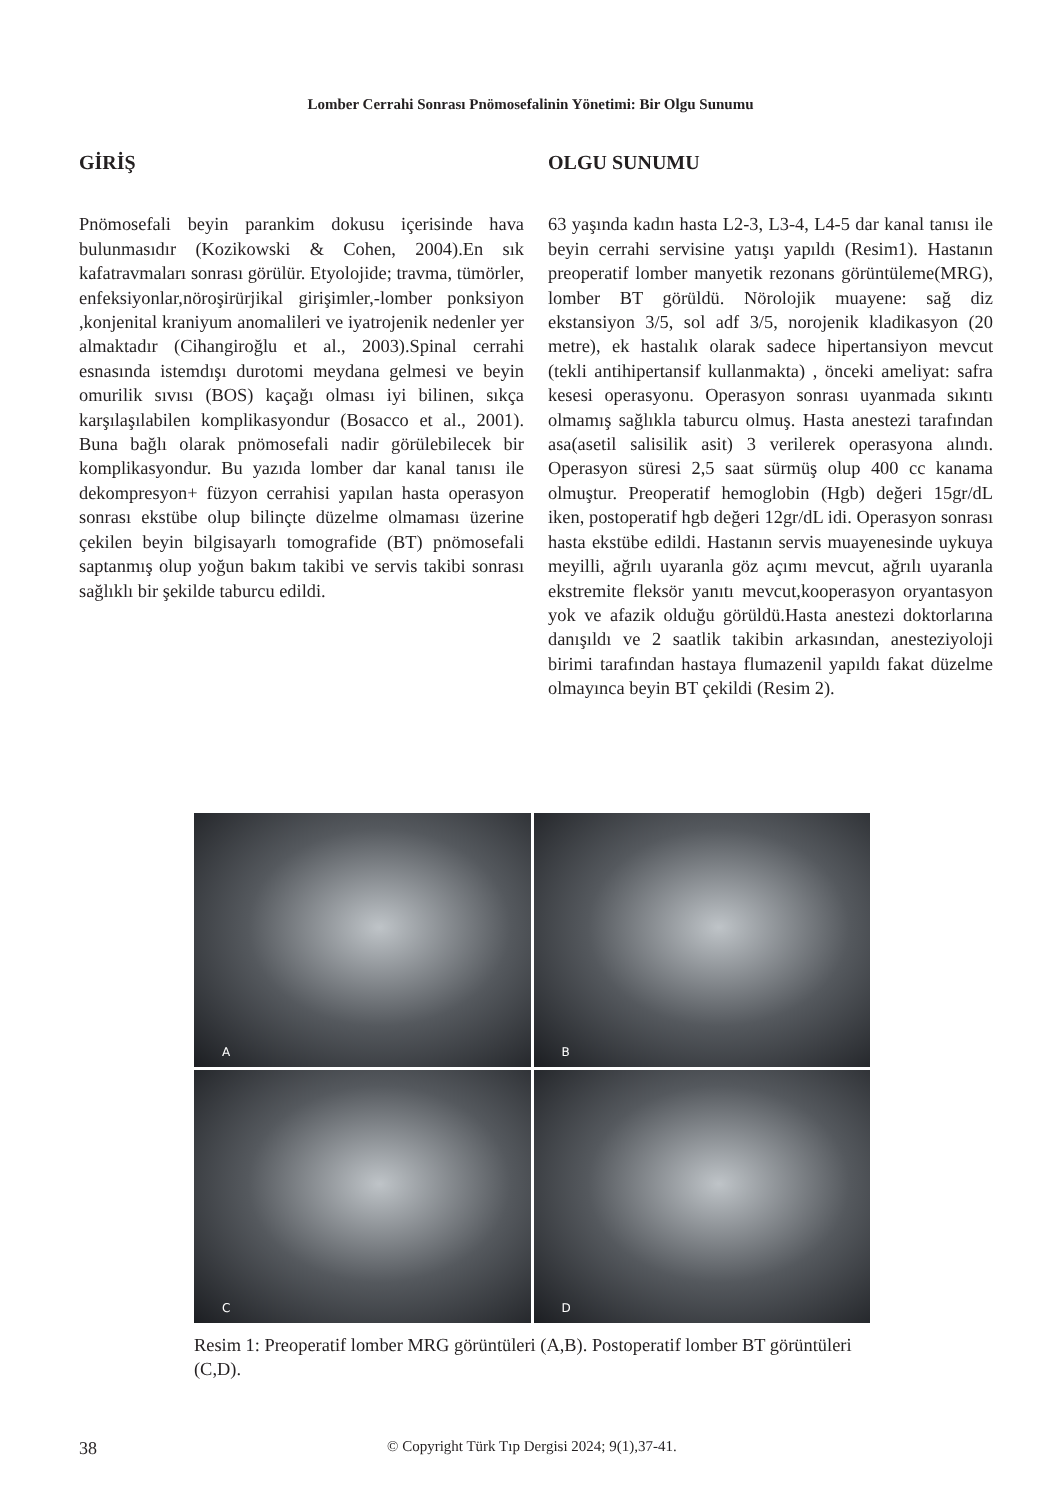Lomber Cerrahi Sonrası Pnömosefalinin Yönetimi: Bir Olgu Sunumu
GİRİŞ
Pnömosefali beyin parankim dokusu içerisinde hava bulunmasıdır (Kozikowski & Cohen, 2004).En sık kafatravmaları sonrası görülür. Etyolojide; travma, tümörler, enfeksiyonlar,nöroşirürjikal girişimler,-lomber ponksiyon ,konjenital kraniyum anomalileri ve iyatrojenik nedenler yer almaktadır (Cihangiroğlu et al., 2003).Spinal cerrahi esnasında istemdışı durotomi meydana gelmesi ve beyin omurilik sıvısı (BOS) kaçağı olması iyi bilinen, sıkça karşılaşılabilen komplikasyondur (Bosacco et al., 2001). Buna bağlı olarak pnömosefali nadir görülebilecek bir komplikasyondur. Bu yazıda lomber dar kanal tanısı ile dekompresyon+ füzyon cerrahisi yapılan hasta operasyon sonrası ekstübe olup bilinçte düzelme olmaması üzerine çekilen beyin bilgisayarlı tomografide (BT) pnömosefali saptanmış olup yoğun bakım takibi ve servis takibi sonrası sağlıklı bir şekilde taburcu edildi.
OLGU SUNUMU
63 yaşında kadın hasta L2-3, L3-4, L4-5 dar kanal tanısı ile beyin cerrahi servisine yatışı yapıldı (Resim1). Hastanın preoperatif lomber manyetik rezonans görüntüleme(MRG), lomber BT görüldü. Nörolojik muayene: sağ diz ekstansiyon 3/5, sol adf 3/5, norojenik kladikasyon (20 metre), ek hastalık olarak sadece hipertansiyon mevcut (tekli antihipertansif kullanmakta) , önceki ameliyat: safra kesesi operasyonu. Operasyon sonrası uyanmada sıkıntı olmamış sağlıkla taburcu olmuş. Hasta anestezi tarafından asa(asetil salisilik asit) 3 verilerek operasyona alındı. Operasyon süresi 2,5 saat sürmüş olup 400 cc kanama olmuştur. Preoperatif hemoglobin (Hgb) değeri 15gr/dL iken, postoperatif hgb değeri 12gr/dL idi. Operasyon sonrası hasta ekstübe edildi. Hastanın servis muayenesinde uykuya meyilli, ağrılı uyaranla göz açımı mevcut, ağrılı uyaranla ekstremite fleksör yanıtı mevcut,kooperasyon oryantasyon yok ve afazik olduğu görüldü.Hasta anestezi doktorlarına danışıldı ve 2 saatlik takibin arkasından, anesteziyoloji birimi tarafından hastaya flumazenil yapıldı fakat düzelme olmayınca beyin BT çekildi (Resim 2).
A
B
C
D
Resim 1: Preoperatif lomber MRG görüntüleri (A,B). Postoperatif lomber BT görüntüleri (C,D).
38 © Copyright Türk Tıp Dergisi 2024; 9(1),37-41.